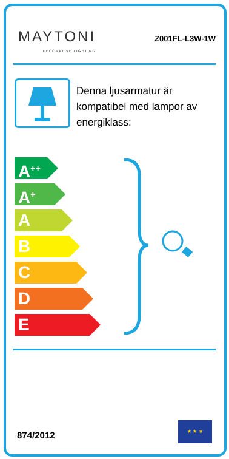MAYTONI
DECORATIVE LIGHTING
Z001FL-L3W-1W
Denna ljusarmatur är kompatibel med lampor av energiklass:
A<sup>++</sup>
A<sup>+</sup>
A
B
C
D
E
874/2012
★ ★ ★